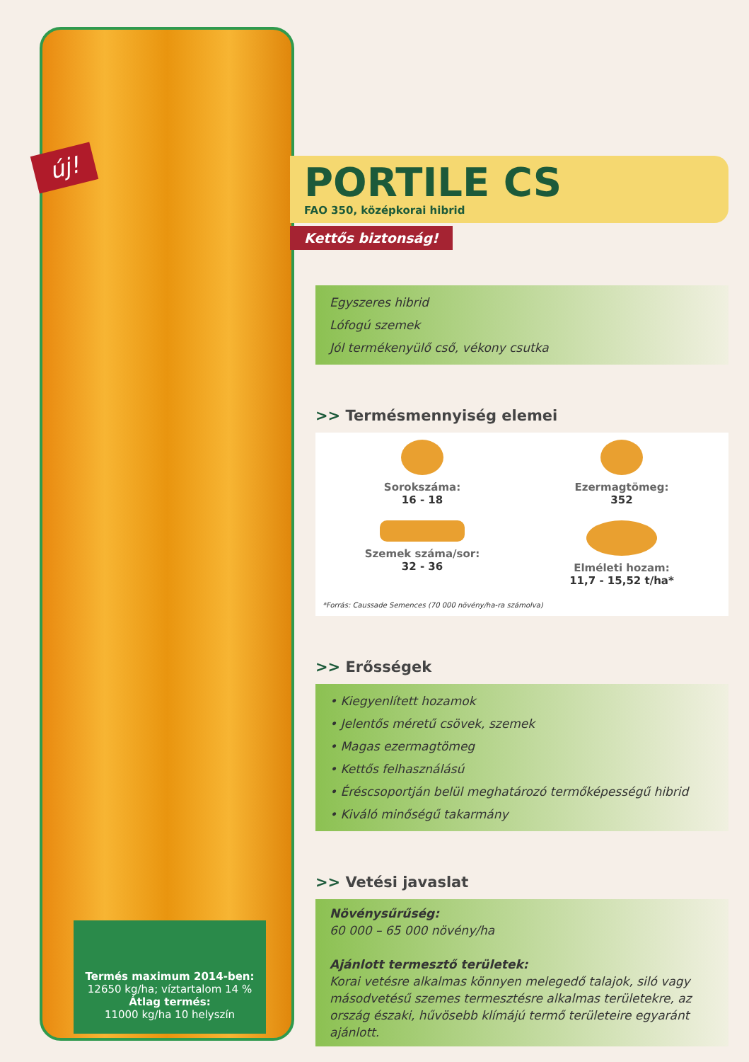új!
Termés maximum 2014-ben:
12650 kg/ha; víztartalom 14 %
Átlag termés:
11000 kg/ha 10 helyszín
PORTILE CS
FAO 350, középkorai hibrid
Kettős biztonság!
Egyszeres hibrid
Lófogú szemek
Jól termékenyülő cső, vékony csutka
>> Termésmennyiség elemei
Sorokszáma:
16 - 18
Ezermagtömeg:
352
Szemek száma/sor:
32 - 36
Elméleti hozam:
11,7 - 15,52 t/ha*
*Forrás: Caussade Semences (70 000 növény/ha-ra számolva)
>> Erősségek
• Kiegyenlített hozamok
• Jelentős méretű csövek, szemek
• Magas ezermagtömeg
• Kettős felhasználású
• Éréscsoportján belül meghatározó termőképességű hibrid
• Kiváló minőségű takarmány
>> Vetési javaslat
Növénysűrűség:
60 000 – 65 000 növény/ha
Ajánlott termesztő területek:
Korai vetésre alkalmas könnyen melegedő talajok, siló vagy másodvetésű szemes termesztésre alkalmas területekre, az ország északi, hűvösebb klímájú termő területeire egyaránt ajánlott.